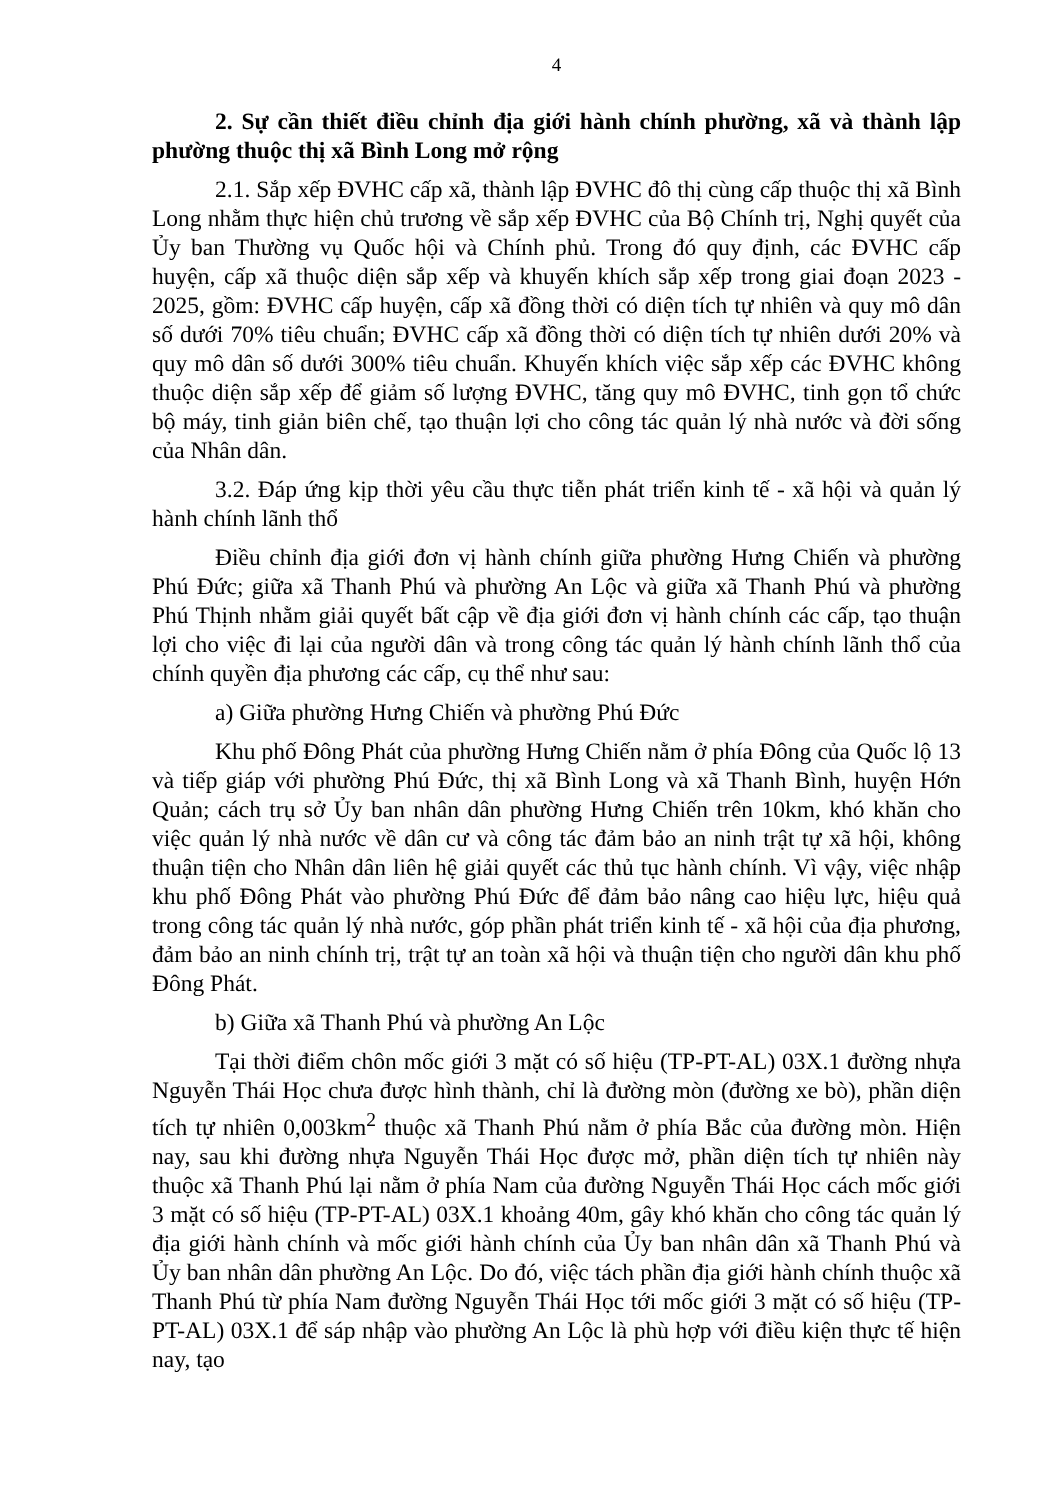4
2. Sự cần thiết điều chỉnh địa giới hành chính phường, xã và thành lập phường thuộc thị xã Bình Long mở rộng
2.1. Sắp xếp ĐVHC cấp xã, thành lập ĐVHC đô thị cùng cấp thuộc thị xã Bình Long nhằm thực hiện chủ trương về sắp xếp ĐVHC của Bộ Chính trị, Nghị quyết của Ủy ban Thường vụ Quốc hội và Chính phủ. Trong đó quy định, các ĐVHC cấp huyện, cấp xã thuộc diện sắp xếp và khuyến khích sắp xếp trong giai đoạn 2023 - 2025, gồm: ĐVHC cấp huyện, cấp xã đồng thời có diện tích tự nhiên và quy mô dân số dưới 70% tiêu chuẩn; ĐVHC cấp xã đồng thời có diện tích tự nhiên dưới 20% và quy mô dân số dưới 300% tiêu chuẩn. Khuyến khích việc sắp xếp các ĐVHC không thuộc diện sắp xếp để giảm số lượng ĐVHC, tăng quy mô ĐVHC, tinh gọn tổ chức bộ máy, tinh giản biên chế, tạo thuận lợi cho công tác quản lý nhà nước và đời sống của Nhân dân.
3.2. Đáp ứng kịp thời yêu cầu thực tiễn phát triển kinh tế - xã hội và quản lý hành chính lãnh thổ
Điều chỉnh địa giới đơn vị hành chính giữa phường Hưng Chiến và phường Phú Đức; giữa xã Thanh Phú và phường An Lộc và giữa xã Thanh Phú và phường Phú Thịnh nhằm giải quyết bất cập về địa giới đơn vị hành chính các cấp, tạo thuận lợi cho việc đi lại của người dân và trong công tác quản lý hành chính lãnh thổ của chính quyền địa phương các cấp, cụ thể như sau:
a) Giữa phường Hưng Chiến và phường Phú Đức
Khu phố Đông Phát của phường Hưng Chiến nằm ở phía Đông của Quốc lộ 13 và tiếp giáp với phường Phú Đức, thị xã Bình Long và xã Thanh Bình, huyện Hớn Quản; cách trụ sở Ủy ban nhân dân phường Hưng Chiến trên 10km, khó khăn cho việc quản lý nhà nước về dân cư và công tác đảm bảo an ninh trật tự xã hội, không thuận tiện cho Nhân dân liên hệ giải quyết các thủ tục hành chính. Vì vậy, việc nhập khu phố Đông Phát vào phường Phú Đức để đảm bảo nâng cao hiệu lực, hiệu quả trong công tác quản lý nhà nước, góp phần phát triển kinh tế - xã hội của địa phương, đảm bảo an ninh chính trị, trật tự an toàn xã hội và thuận tiện cho người dân khu phố Đông Phát.
b) Giữa xã Thanh Phú và phường An Lộc
Tại thời điểm chôn mốc giới 3 mặt có số hiệu (TP-PT-AL) 03X.1 đường nhựa Nguyễn Thái Học chưa được hình thành, chỉ là đường mòn (đường xe bò), phần diện tích tự nhiên 0,003km<sup>2</sup> thuộc xã Thanh Phú nằm ở phía Bắc của đường mòn. Hiện nay, sau khi đường nhựa Nguyễn Thái Học được mở, phần diện tích tự nhiên này thuộc xã Thanh Phú lại nằm ở phía Nam của đường Nguyễn Thái Học cách mốc giới 3 mặt có số hiệu (TP-PT-AL) 03X.1 khoảng 40m, gây khó khăn cho công tác quản lý địa giới hành chính và mốc giới hành chính của Ủy ban nhân dân xã Thanh Phú và Ủy ban nhân dân phường An Lộc. Do đó, việc tách phần địa giới hành chính thuộc xã Thanh Phú từ phía Nam đường Nguyễn Thái Học tới mốc giới 3 mặt có số hiệu (TP-PT-AL) 03X.1 để sáp nhập vào phường An Lộc là phù hợp với điều kiện thực tế hiện nay, tạo